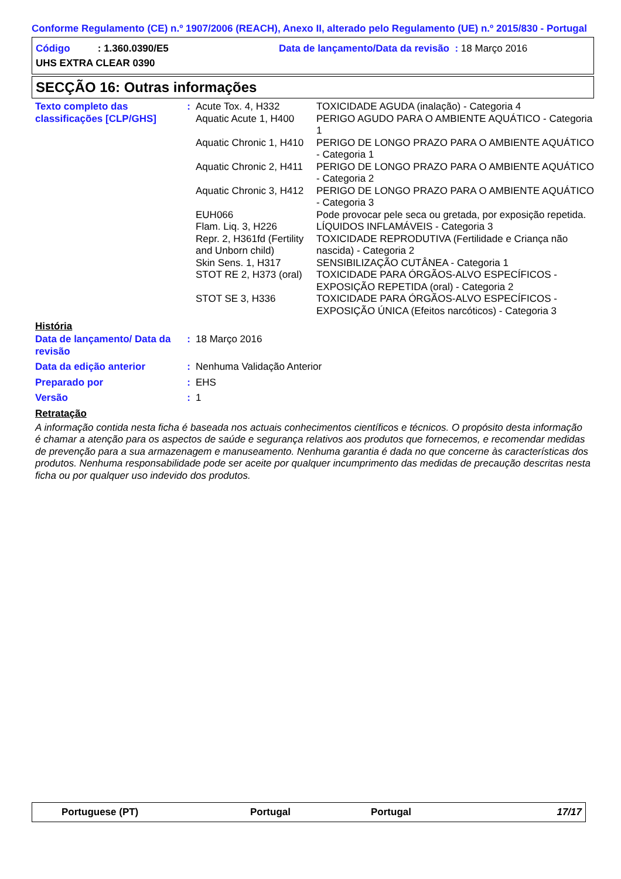Conforme Regulamento (CE) n.º 1907/2006 (REACH), Anexo II, alterado pelo Regulamento (UE) n.º 2015/830 - Portugal
Código : 1.360.0390/E5 Data de lançamento/Data da revisão : 18 Março 2016
UHS EXTRA CLEAR 0390
SECÇÃO 16: Outras informações
| Texto completo das classificações [CLP/GHS] | : | Acute Tox. 4, H332 | TOXICIDADE AGUDA (inalação) - Categoria 4 |
| | | Aquatic Acute 1, H400 | PERIGO AGUDO PARA O AMBIENTE AQUÁTICO - Categoria 1 |
| | | Aquatic Chronic 1, H410 | PERIGO DE LONGO PRAZO PARA O AMBIENTE AQUÁTICO - Categoria 1 |
| | | Aquatic Chronic 2, H411 | PERIGO DE LONGO PRAZO PARA O AMBIENTE AQUÁTICO - Categoria 2 |
| | | Aquatic Chronic 3, H412 | PERIGO DE LONGO PRAZO PARA O AMBIENTE AQUÁTICO - Categoria 3 |
| | | EUH066 | Pode provocar pele seca ou gretada, por exposição repetida. |
| | | Flam. Liq. 3, H226 | LÍQUIDOS INFLAMÁVEIS - Categoria 3 |
| | | Repr. 2, H361fd (Fertility and Unborn child) | TOXICIDADE REPRODUTIVA (Fertilidade e Criança não nascida) - Categoria 2 |
| | | Skin Sens. 1, H317 | SENSIBILIZAÇÃO CUTÂNEA - Categoria 1 |
| | | STOT RE 2, H373 (oral) | TOXICIDADE PARA ÓRGÃOS-ALVO ESPECÍFICOS - EXPOSIÇÃO REPETIDA (oral) - Categoria 2 |
| | | STOT SE 3, H336 | TOXICIDADE PARA ÓRGÃOS-ALVO ESPECÍFICOS - EXPOSIÇÃO ÚNICA (Efeitos narcóticos) - Categoria 3 |
História
| Data de lançamento/ Data da revisão | : | 18 Março 2016 |
| Data da edição anterior | : | Nenhuma Validação Anterior |
| Preparado por | : | EHS |
| Versão | : | 1 |
Retratação
A informação contida nesta ficha é baseada nos actuais conhecimentos científicos e técnicos. O propósito desta informação é chamar a atenção para os aspectos de saúde e segurança relativos aos produtos que fornecemos, e recomendar medidas de prevenção para a sua armazenagem e manuseamento. Nenhuma garantia é dada no que concerne às características dos produtos. Nenhuma responsabilidade pode ser aceite por qualquer incumprimento das medidas de precaução descritas nesta ficha ou por qualquer uso indevido dos produtos.
Portuguese (PT) Portugal Portugal 17/17